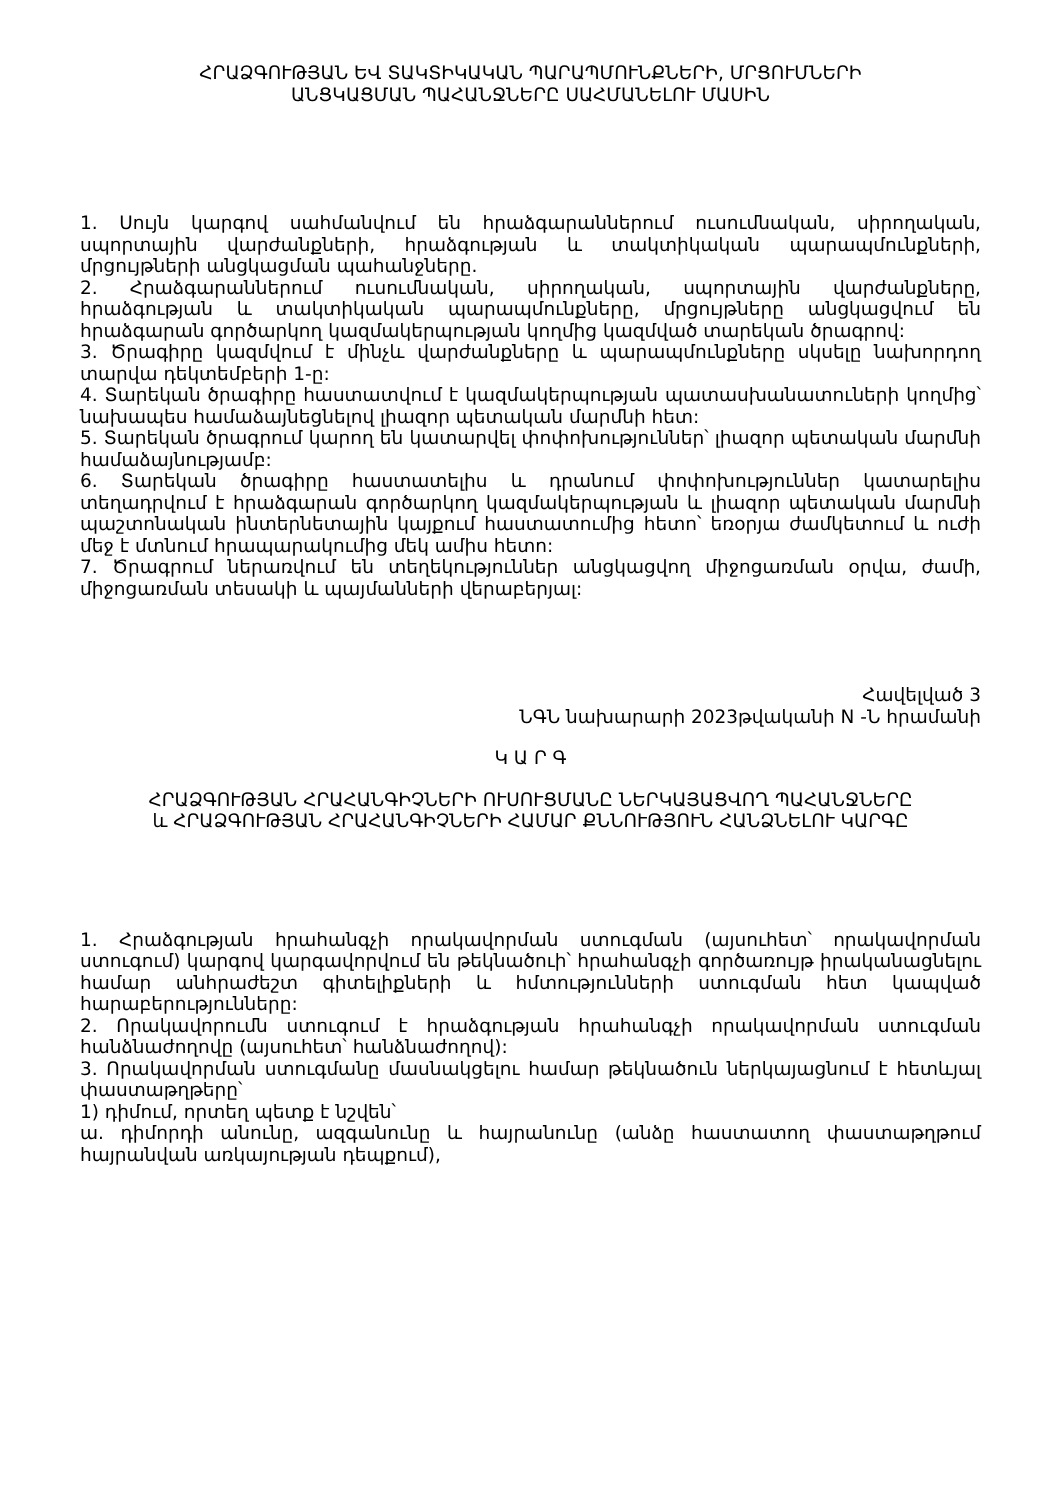ՀՐԱՁԳՈՒԹՅԱՆ ԵՎ ՏԱԿՏԻԿԱԿԱՆ ՊԱՐԱՊՄՈՒՆՔՆԵՐԻ, ՄՐՑՈՒՄՆԵՐԻ
ԱՆՑԿԱՑՄԱՆ ՊԱՀԱՆՋՆԵՐԸ ՍԱՀՄԱՆԵԼՈՒ ՄԱՍԻՆ
1. Սույն կարգով սահմանվում են հրաձգարաններում ուսումնական, սիրողական, սպորտային վարժանքների, հրաձգության և տակտիկական պարապմունքների, մրցույթների անցկացման պահանջները.
2. Հրաձգարաններում ուսումնական, սիրողական, սպորտային վարժանքները, հրաձգության և տակտիկական պարապմունքները, մրցույթները անցկացվում են հրաձգարան գործարկող կազմակերպության կողմից կազմված տարեկան ծրագրով:
3. Ծրագիրը կազմվում է մինչև վարժանքները և պարապմունքները սկսելը նախորդող տարվա դեկտեմբերի 1-ը:
4. Տարեկան ծրագիրը հաստատվում է կազմակերպության պատասխանատուների կողմից՝ նախապես համաձայնեցնելով լիազոր պետական մարմնի հետ:
5. Տարեկան ծրագրում կարող են կատարվել փոփոխություններ՝ լիազոր պետական մարմնի համաձայնությամբ:
6. Տարեկան ծրագիրը հաստատելիս և դրանում փոփոխություններ կատարելիս տեղադրվում է հրաձգարան գործարկող կազմակերպության և լիազոր պետական մարմնի պաշտոնական ինտերնետային կայքում հաստատումից հետո՝ եռօրյա ժամկետում և ուժի մեջ է մտնում հրապարակումից մեկ ամիս հետո:
7. Ծրագրում ներառվում են տեղեկություններ անցկացվող միջոցառման օրվա, ժամի, միջոցառման տեսակի և պայմանների վերաբերյալ:
Հավելված 3
ՆԳՆ նախարարի 2023թվականի N -Ն հրամանի
Կ Ա Ր Գ
ՀՐԱՁԳՈՒԹՅԱՆ ՀՐԱՀԱՆԳԻՉՆԵՐԻ ՈՒՍՈՒՑՄԱՆԸ ՆԵՐԿԱՅԱՑՎՈՂ ՊԱՀԱՆՋՆԵՐԸ
և ՀՐԱՁԳՈՒԹՅԱՆ ՀՐԱՀԱՆԳԻՉՆԵՐԻ ՀԱՄԱՐ ՔՆՆՈՒԹՅՈՒՆ ՀԱՆՁՆԵԼՈՒ ԿԱՐԳԸ
1. Հրաձգության հրահանգչի որակավորման ստուգման (այսուհետ՝ որակավորման ստուգում) կարգով կարգավորվում են թեկնածուի՝ հրահանգչի գործառույթ իրականացնելու համար անհրաժեշտ գիտելիքների և հմտությունների ստուգման հետ կապված հարաբերությունները:
2. Որակավորումն ստուգում է հրաձգության հրահանգչի որակավորման ստուգման հանձնաժողովը (այսուհետ՝ հանձնաժողով):
3. Որակավորման ստուգմանը մասնակցելու համար թեկնածուն ներկայացնում է հետևյալ փաստաթղթերը՝
1) դիմում, որտեղ պետք է նշվեն՝
ա. դիմորդի անունը, ազգանունը և հայրանունը (անձը հաստատող փաստաթղթում հայրանվան առկայության դեպքում),